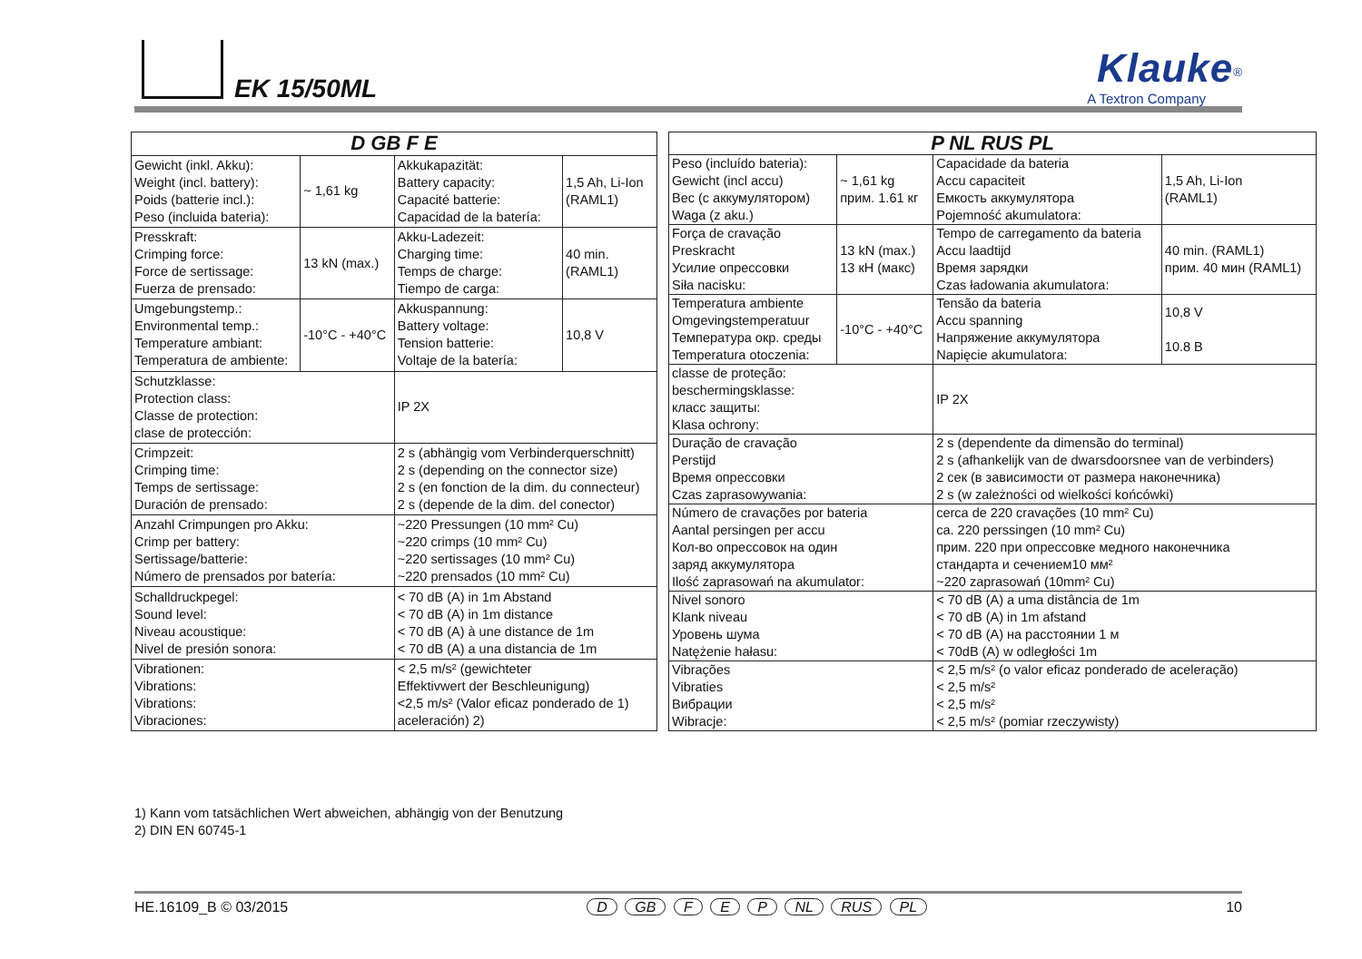EK 15/50ML
Klauke<sup>®</sup>
A Textron Company
| D GB F E | | | |
| --- | --- | --- | --- |
| Gewicht (inkl. Akku): Weight (incl. battery): Poids (batterie incl.): Peso (incluida bateria): | ~ 1,61 kg | Akkukapazität: Battery capacity: Capacité batterie: Capacidad de la batería: | 1,5 Ah, Li-Ion (RAML1) |
| Presskraft: Crimping force: Force de sertissage: Fuerza de prensado: | 13 kN (max.) | Akku-Ladezeit: Charging time: Temps de charge: Tiempo de carga: | 40 min. (RAML1) |
| Umgebungstemp.: Environmental temp.: Temperature ambiant: Temperatura de ambiente: | -10°C - +40°C | Akkuspannung: Battery voltage: Tension batterie: Voltaje de la batería: | 10,8 V |
| Schutzklasse: Protection class: Classe de protection: clase de protección: | | IP 2X | |
| Crimpzeit: Crimping time: Temps de sertissage: Duración de prensado: | | 2 s (abhängig vom Verbinderquerschnitt) 2 s (depending on the connector size) 2 s (en fonction de la dim. du connecteur) 2 s (depende de la dim. del conector) | |
| Anzahl Crimpungen pro Akku: Crimp per battery: Sertissage/batterie: Número de prensados por batería: | | ~220 Pressungen (10 mm² Cu) ~220 crimps (10 mm² Cu) ~220 sertissages (10 mm² Cu) ~220 prensados (10 mm² Cu) | |
| Schalldruckpegel: Sound level: Niveau acoustique: Nivel de presión sonora: | | < 70 dB (A) in 1m Abstand < 70 dB (A) in 1m distance < 70 dB (A) à une distance de 1m < 70 dB (A) a una distancia de 1m | |
| Vibrationen: Vibrations: Vibrations: Vibraciones: | | < 2,5 m/s² (gewichteter Effektivwert der Beschleunigung) <2,5 m/s² (Valor eficaz ponderado de 1) aceleración) 2) | |
| P NL RUS PL | | | |
| --- | --- | --- | --- |
| Peso (incluído bateria): Gewicht (incl accu) Вес (с аккумулятором) Waga (z aku.) | ~ 1,61 kg прим. 1.61 кг | Capacidade da bateria Accu capaciteit Емкость аккумулятора Pojemność akumulatora: | 1,5 Ah, Li-Ion (RAML1) |
| Força de cravação Preskracht Усилие опрессовки Siła nacisku: | 13 kN (max.) 13 кН (макс) | Tempo de carregamento da bateria Accu laadtijd Время зарядки Czas ładowania akumulatora: | 40 min. (RAML1) прим. 40 мин (RAML1) |
| Temperatura ambiente Omgevingstemperatuur Температура окр. среды Temperatura otoczenia: | -10°C - +40°C | Tensão da bateria Accu spanning Напряжение аккумулятора Napięcie akumulatora: | 10,8 V 10.8 В |
| classe de proteção: beschermingsklasse: класс защиты: Klasa ochrony: | | IP 2X | |
| Duração de cravação Perstijd Время опрессовки Czas zaprasowywania: | | 2 s (dependente da dimensão do terminal) 2 s (afhankelijk van de dwarsdoorsnee van de verbinders) 2 сек (в зависимости от размера наконечника) 2 s (w zależności od wielkości końcówki) | |
| Número de cravações por bateria Aantal persingen per accu Кол-во опрессовок на один заряд аккумулятора Ilość zaprasowań na akumulator: | | cerca de 220 cravações (10 mm² Cu) ca. 220 perssingen (10 mm² Cu) прим. 220 при опрессовке медного наконечника стандарта и сечением10 мм² ~220 zaprasowań (10mm² Cu) | |
| Nivel sonoro Klank niveau Уровень шума Natężenie hałasu: | | < 70 dB (A) a uma distância de 1m < 70 dB (A) in 1m afstand < 70 dB (A) на расстоянии 1 м < 70dB (A) w odległości 1m | |
| Vibrações Vibraties Вибрации Wibracje: | | < 2,5 m/s² (o valor eficaz ponderado de aceleração) < 2,5 m/s² < 2,5 m/s² < 2,5 m/s² (pomiar rzeczywisty) | |
1) Kann vom tatsächlichen Wert abweichen, abhängig von der Benutzung
2) DIN EN 60745-1
HE.16109_B © 03/2015 D GB F E P NL RUS PL 10